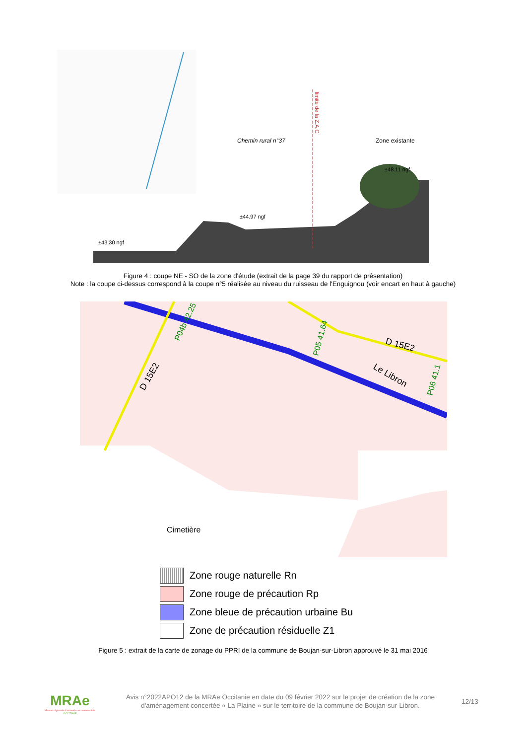Chemin rural n°37
Zone existante
±48.11 ngf
±44.97 ngf
±43.30 ngf
limite de la Z.A.C
Figure 4 : coupe NE - SO de la zone d'étude (extrait de la page 39 du rapport de présentation)
Note : la coupe ci-dessus correspond à la coupe n°5 réalisée au niveau du ruisseau de l'Enguignou (voir encart en haut à gauche)
D 15E2
D 15E2
Le Libron
P05 41.64
P04b 42.25
P06 41.1
Cimetière
Zone rouge naturelle Rn
Zone rouge de précaution Rp
Zone bleue de précaution urbaine Bu
Zone de précaution résiduelle Z1
Figure 5 : extrait de la carte de zonage du PPRI de la commune de Boujan-sur-Libron approuvé le 31 mai 2016
MRAe
Mission régionale d'autorité environnementale
OCCITANIE
Avis n°2022APO12 de la MRAe Occitanie en date du 09 février 2022 sur le projet de création de la zone d'aménagement concertée « La Plaine » sur le territoire de la commune de Boujan-sur-Libron.
12/13